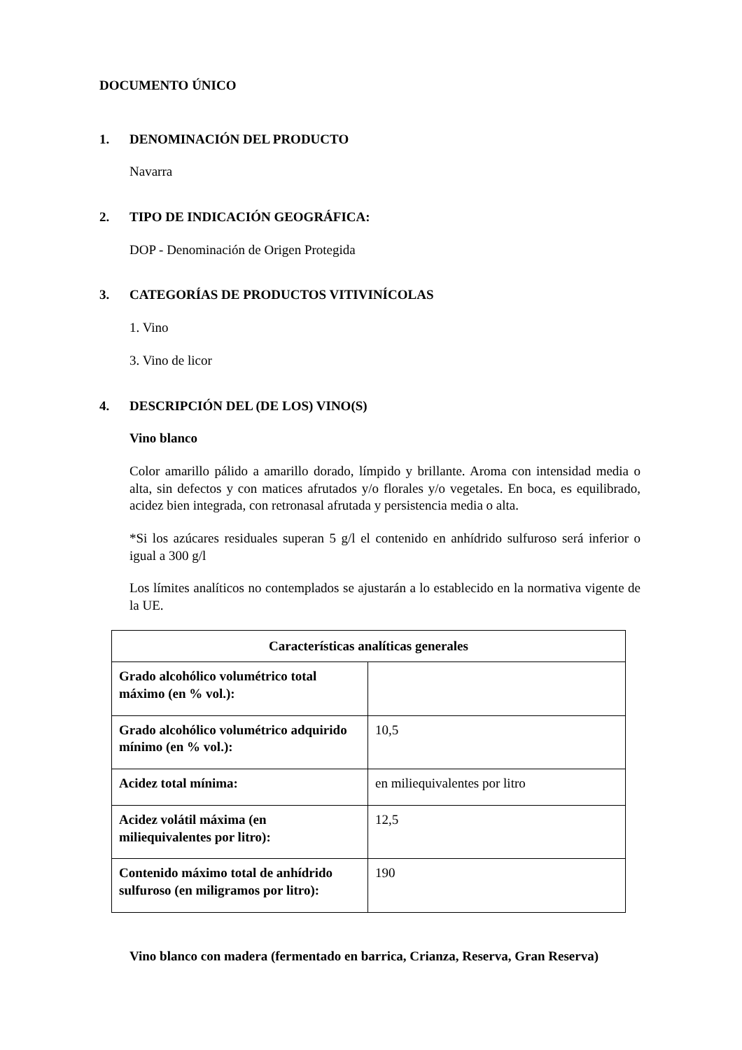DOCUMENTO ÚNICO
1. DENOMINACIÓN DEL PRODUCTO
Navarra
2. TIPO DE INDICACIÓN GEOGRÁFICA:
DOP - Denominación de Origen Protegida
3. CATEGORÍAS DE PRODUCTOS VITIVINÍCOLAS
1. Vino
3. Vino de licor
4. DESCRIPCIÓN DEL (DE LOS) VINO(S)
Vino blanco
Color amarillo pálido a amarillo dorado, límpido y brillante. Aroma con intensidad media o alta, sin defectos y con matices afrutados y/o florales y/o vegetales. En boca, es equilibrado, acidez bien integrada, con retronasal afrutada y persistencia media o alta.
*Si los azúcares residuales superan 5 g/l el contenido en anhídrido sulfuroso será inferior o igual a 300 g/l
Los límites analíticos no contemplados se ajustarán a lo establecido en la normativa vigente de la UE.
| Características analíticas generales | |
| --- | --- |
| Grado alcohólico volumétrico total máximo (en % vol.): | |
| Grado alcohólico volumétrico adquirido mínimo (en % vol.): | 10,5 |
| Acidez total mínima: | en miliequivalentes por litro |
| Acidez volátil máxima (en miliequivalentes por litro): | 12,5 |
| Contenido máximo total de anhídrido sulfuroso (en miligramos por litro): | 190 |
Vino blanco con madera (fermentado en barrica, Crianza, Reserva, Gran Reserva)